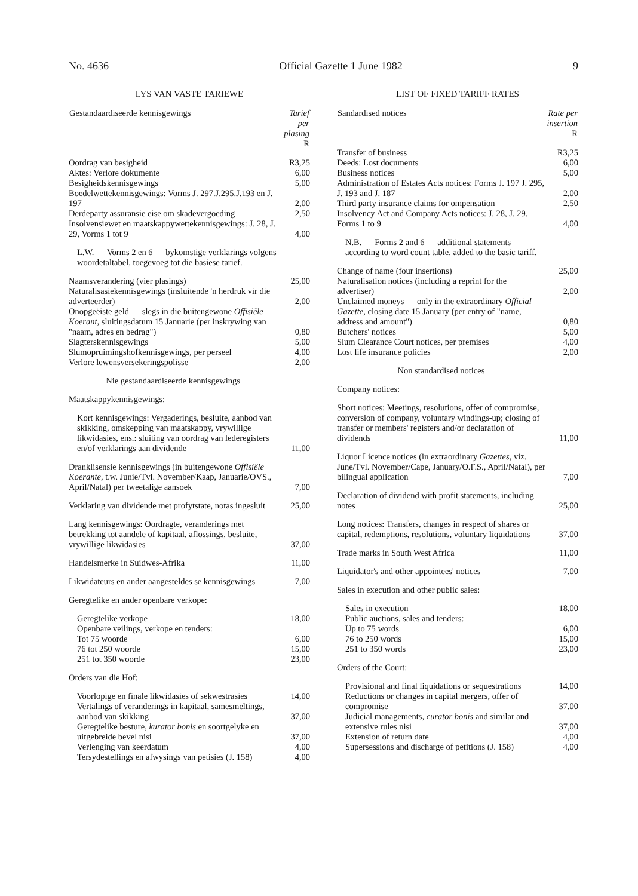No. 4636 Official Gazette 1 June 1982 9
LYS VAN VASTE TARIEWE
| Gestandaardiseerde kennisgewings | Tarief per plasing R |
| --- | --- |
| Oordrag van besigheid | R3,25 |
| Aktes: Verlore dokumente | 6,00 |
| Besigheidskennisgewings | 5,00 |
| Boedelwettekennisgewings: Vorms J. 297.J.295.J.193 en J. 197 | 2,00 |
| Derdeparty assuransie eise om skadevergoeding | 2,50 |
| Insolvensiewet en maatskappywettekennisgewings: J. 28, J. 29, Vorms 1 tot 9 | 4,00 |
| L.W. — Vorms 2 en 6 — bykomstige verklarings volgens woordetaltabel, toegevoeg tot die basiese tarief. | |
| Naamsverandering (vier plasings) | 25,00 |
| Naturalisasiekennisgewings (insluitende 'n herdruk vir die adverteerder) | 2,00 |
| Onopgeëiste geld — slegs in die buitengewone Offisiële Koerant, sluitingsdatum 15 Januarie (per inskrywing van "naam, adres en bedrag") | 0,80 |
| Slagterskennisgewings | 5,00 |
| Slumopruimingshofkennisgewings, per perseel | 4,00 |
| Verlore lewensversekeringspolisse | 2,00 |
| Nie gestandaardiseerde kennisgewings | |
| Maatskappykennisgewings: | |
| Kort kennisgewings: Vergaderings, besluite, aanbod van skikking, omskepping van maatskappy, vrywillige likwidasies, ens.: sluiting van oordrag van lederegisters en/of verklarings aan dividende | 11,00 |
| Dranklisensie kennisgewings (in buitengewone Offisiële Koerante, t.w. Junie/Tvl. November/Kaap, Januarie/OVS., April/Natal) per tweetalige aansoek | 7,00 |
| Verklaring van dividende met profytstate, notas ingesluit | 25,00 |
| Lang kennisgewings: Oordragte, veranderings met betrekking tot aandele of kapitaal, aflossings, besluite, vrywillige likwidasies | 37,00 |
| Handelsmerke in Suidwes-Afrika | 11,00 |
| Likwidateurs en ander aangesteldes se kennisgewings | 7,00 |
| Geregtelike en ander openbare verkope: | |
| Geregtelike verkope | 18,00 |
| Openbare veilings, verkope en tenders: | |
| Tot 75 woorde | 6,00 |
| 76 tot 250 woorde | 15,00 |
| 251 tot 350 woorde | 23,00 |
| Orders van die Hof: | |
| Voorlopige en finale likwidasies of sekwestrasies | 14,00 |
| Vertalings of veranderings in kapitaal, samesmeltings, aanbod van skikking | 37,00 |
| Geregtelike besture, kurator bonis en soortgelyke en uitgebreide bevel nisi | 37,00 |
| Verlenging van keerdatum | 4,00 |
| Tersydestellings en afwysings van petisies (J. 158) | 4,00 |
LIST OF FIXED TARIFF RATES
| Sandardised notices | Rate per insertion R |
| --- | --- |
| Transfer of business | R3,25 |
| Deeds: Lost documents | 6,00 |
| Business notices | 5,00 |
| Administration of Estates Acts notices: Forms J. 197 J. 295, J. 193 and J. 187 | 2,00 |
| Third party insurance claims for ompensation | 2,50 |
| Insolvency Act and Company Acts notices: J. 28, J. 29. Forms 1 to 9 | 4,00 |
| N.B. — Forms 2 and 6 — additional statements according to word count table, added to the basic tariff. | |
| Change of name (four insertions) | 25,00 |
| Naturalisation notices (including a reprint for the advertiser) | 2,00 |
| Unclaimed moneys — only in the extraordinary Official Gazette, closing date 15 January (per entry of "name, address and amount") | 0,80 |
| Butchers' notices | 5,00 |
| Slum Clearance Court notices, per premises | 4,00 |
| Lost life insurance policies | 2,00 |
| Non standardised notices | |
| Company notices: | |
| Short notices: Meetings, resolutions, offer of compromise, conversion of company, voluntary windings-up; closing of transfer or members' registers and/or declaration of dividends | 11,00 |
| Liquor Licence notices (in extraordinary Gazettes, viz. June/Tvl. November/Cape, January/O.F.S., April/Natal), per bilingual application | 7,00 |
| Declaration of dividend with profit statements, including notes | 25,00 |
| Long notices: Transfers, changes in respect of shares or capital, redemptions, resolutions, voluntary liquidations | 37,00 |
| Trade marks in South West Africa | 11,00 |
| Liquidator's and other appointees' notices | 7,00 |
| Sales in execution and other public sales: | |
| Sales in execution | 18,00 |
| Public auctions, sales and tenders: | |
| Up to 75 words | 6,00 |
| 76 to 250 words | 15,00 |
| 251 to 350 words | 23,00 |
| Orders of the Court: | |
| Provisional and final liquidations or sequestrations | 14,00 |
| Reductions or changes in capital mergers, offer of compromise | 37,00 |
| Judicial managements, curator bonis and similar and extensive rules nisi | 37,00 |
| Extension of return date | 4,00 |
| Supersessions and discharge of petitions (J. 158) | 4,00 |